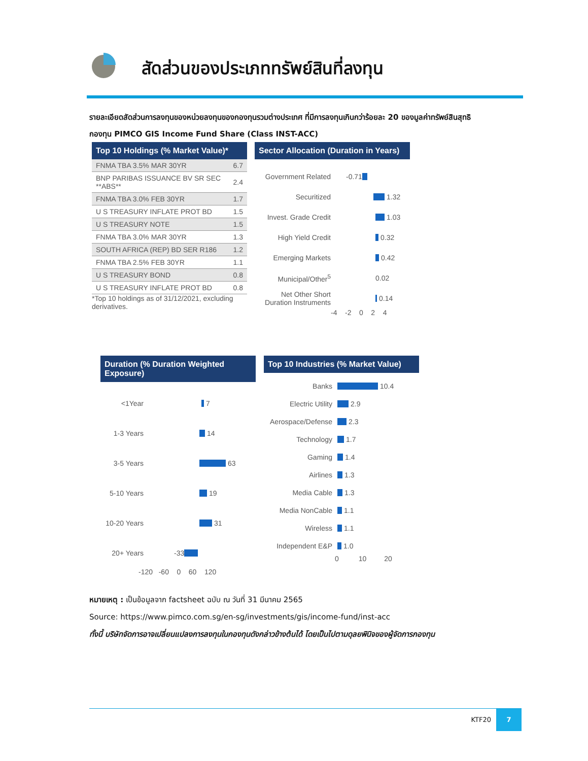สัดส่วนของประเภททรัพย์สินที่ลงทุน
รายละเอียดสัดส่วนการลงทุนของหน่วยลงทุนของกองทุนรวมต่างประเทศ ที่มีการลงทุนเกินกว่าร้อยละ 20 ของมูลค่าทรัพย์สินสุทธิ
กองทุน PIMCO GIS Income Fund Share (Class INST-ACC)
Top 10 Holdings (% Market Value)*
| FNMA TBA 3.5% MAR 30YR | 6.7 |
| BNP PARIBAS ISSUANCE BV SR SEC **ABS** | 2.4 |
| FNMA TBA 3.0% FEB 30YR | 1.7 |
| U S TREASURY INFLATE PROT BD | 1.5 |
| U S TREASURY NOTE | 1.5 |
| FNMA TBA 3.0% MAR 30YR | 1.3 |
| SOUTH AFRICA (REP) BD SER R186 | 1.2 |
| FNMA TBA 2.5% FEB 30YR | 1.1 |
| U S TREASURY BOND | 0.8 |
| U S TREASURY INFLATE PROT BD | 0.8 |
*Top 10 holdings as of 31/12/2021, excluding derivatives.
Sector Allocation (Duration in Years)
Government Related -0.71
Securitized 1.32
Invest. Grade Credit 1.03
High Yield Credit 0.32
Emerging Markets 0.42
Municipal/Other<sup>5</sup> 0.02
Net Other Short Duration Instruments 0.14
-4 -2 0 2 4
Duration (% Duration Weighted Exposure)
<1Year 7
1-3 Years 14
3-5 Years 63
5-10 Years 19
10-20 Years 31
20+ Years -33
-120 -60 0 60 120
Top 10 Industries (% Market Value)
Banks 10.4
Electric Utility 2.9
Aerospace/Defense 2.3
Technology 1.7
Gaming 1.4
Airlines 1.3
Media Cable 1.3
Media NonCable 1.1
Wireless 1.1
Independent E&P 1.0
0 10 20
หมายเหตุ : เป็นข้อมูลจาก factsheet ฉบับ ณ วันที่ 31 มีนาคม 2565
Source: https://www.pimco.com.sg/en-sg/investments/gis/income-fund/inst-acc
ทั้งนี้ บริษัทจัดการอาจเปลี่ยนแปลงการลงทุนในกองทุนดังกล่าวข้างต้นได้ โดยเป็นไปตามดุลยพินิจของผู้จัดการกองทุน
KTF20
7